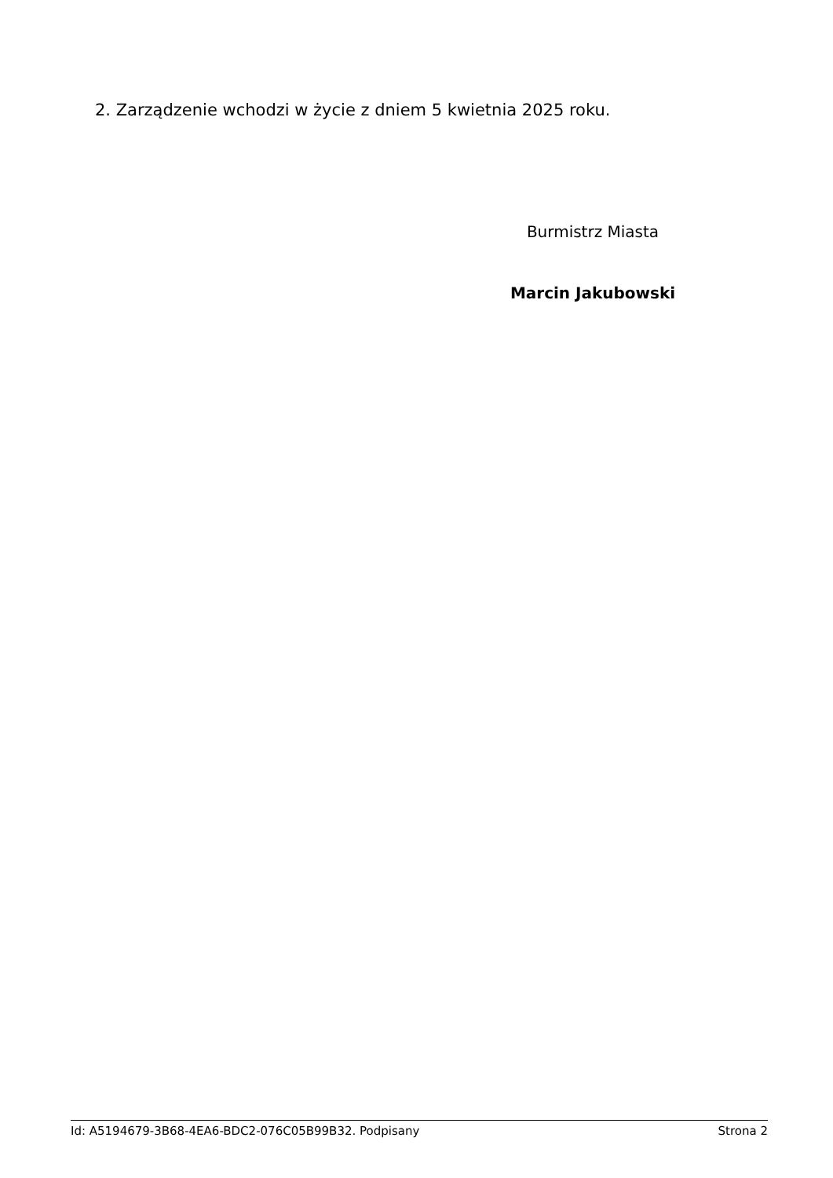2. Zarządzenie wchodzi w życie z dniem 5 kwietnia 2025 roku.
Burmistrz Miasta
Marcin Jakubowski
Id: A5194679-3B68-4EA6-BDC2-076C05B99B32. Podpisany Strona 2